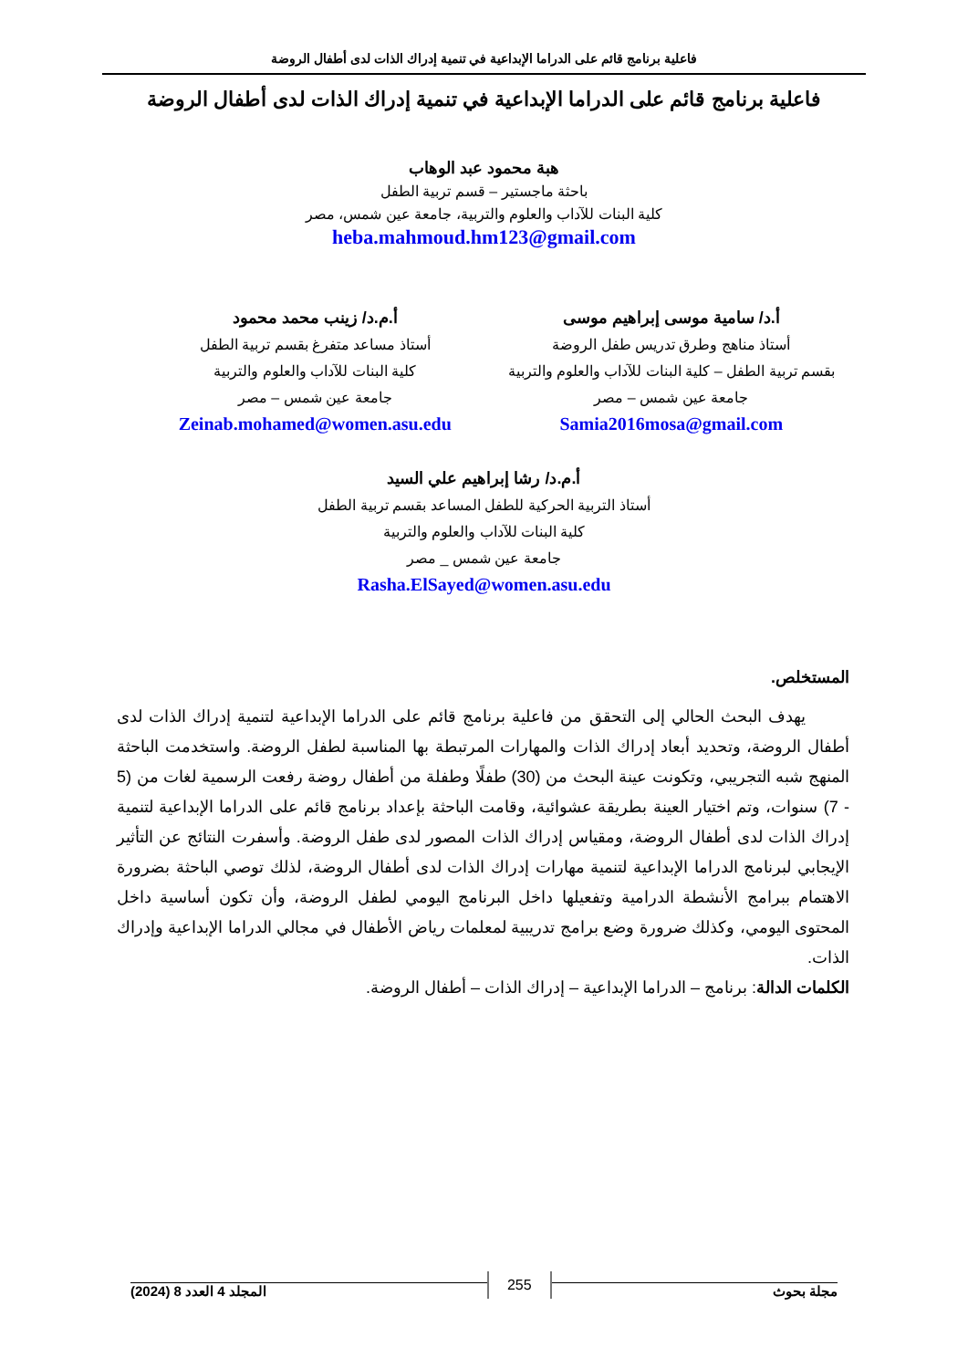فاعلية برنامج قائم على الدراما الإبداعية في تنمية إدراك الذات لدى أطفال الروضة
فاعلية برنامج قائم على الدراما الإبداعية في تنمية إدراك الذات لدى أطفال الروضة
هبة محمود عبد الوهاب
باحثة ماجستير – قسم تربية الطفل
كلية البنات للآداب والعلوم والتربية، جامعة عين شمس، مصر
heba.mahmoud.hm123@gmail.com
أ.د/ سامية موسى إبراهيم موسى
أستاذ مناهج وطرق تدريس طفل الروضة
بقسم تربية الطفل – كلية البنات للآداب والعلوم والتربية
جامعة عين شمس – مصر
Samia2016mosa@gmail.com
أ.م.د/ زينب محمد محمود
أستاذ مساعد متفرغ بقسم تربية الطفل
كلية البنات للآداب والعلوم والتربية
جامعة عين شمس – مصر
Zeinab.mohamed@women.asu.edu
أ.م.د/ رشا إبراهيم علي السيد
أستاذ التربية الحركية للطفل المساعد بقسم تربية الطفل
كلية البنات للآداب والعلوم والتربية
جامعة عين شمس _ مصر
Rasha.ElSayed@women.asu.edu
المستخلص.
يهدف البحث الحالي إلى التحقق من فاعلية برنامج قائم على الدراما الإبداعية لتنمية إدراك الذات لدى أطفال الروضة، وتحديد أبعاد إدراك الذات والمهارات المرتبطة بها المناسبة لطفل الروضة. واستخدمت الباحثة المنهج شبه التجريبي، وتكونت عينة البحث من (30) طفلًا وطفلة من أطفال روضة رفعت الرسمية لغات من (5 - 7) سنوات، وتم اختيار العينة بطريقة عشوائية، وقامت الباحثة بإعداد برنامج قائم على الدراما الإبداعية لتنمية إدراك الذات لدى أطفال الروضة، ومقياس إدراك الذات المصور لدى طفل الروضة. وأسفرت النتائج عن التأثير الإيجابي لبرنامج الدراما الإبداعية لتنمية مهارات إدراك الذات لدى أطفال الروضة، لذلك توصي الباحثة بضرورة الاهتمام ببرامج الأنشطة الدرامية وتفعيلها داخل البرنامج اليومي لطفل الروضة، وأن تكون أساسية داخل المحتوى اليومي، وكذلك ضرورة وضع برامج تدريبية لمعلمات رياض الأطفال في مجالي الدراما الإبداعية وإدراك الذات.
الكلمات الدالة: برنامج – الدراما الإبداعية – إدراك الذات – أطفال الروضة.
مجلة بحوث 255 المجلد 4 العدد 8 (2024)